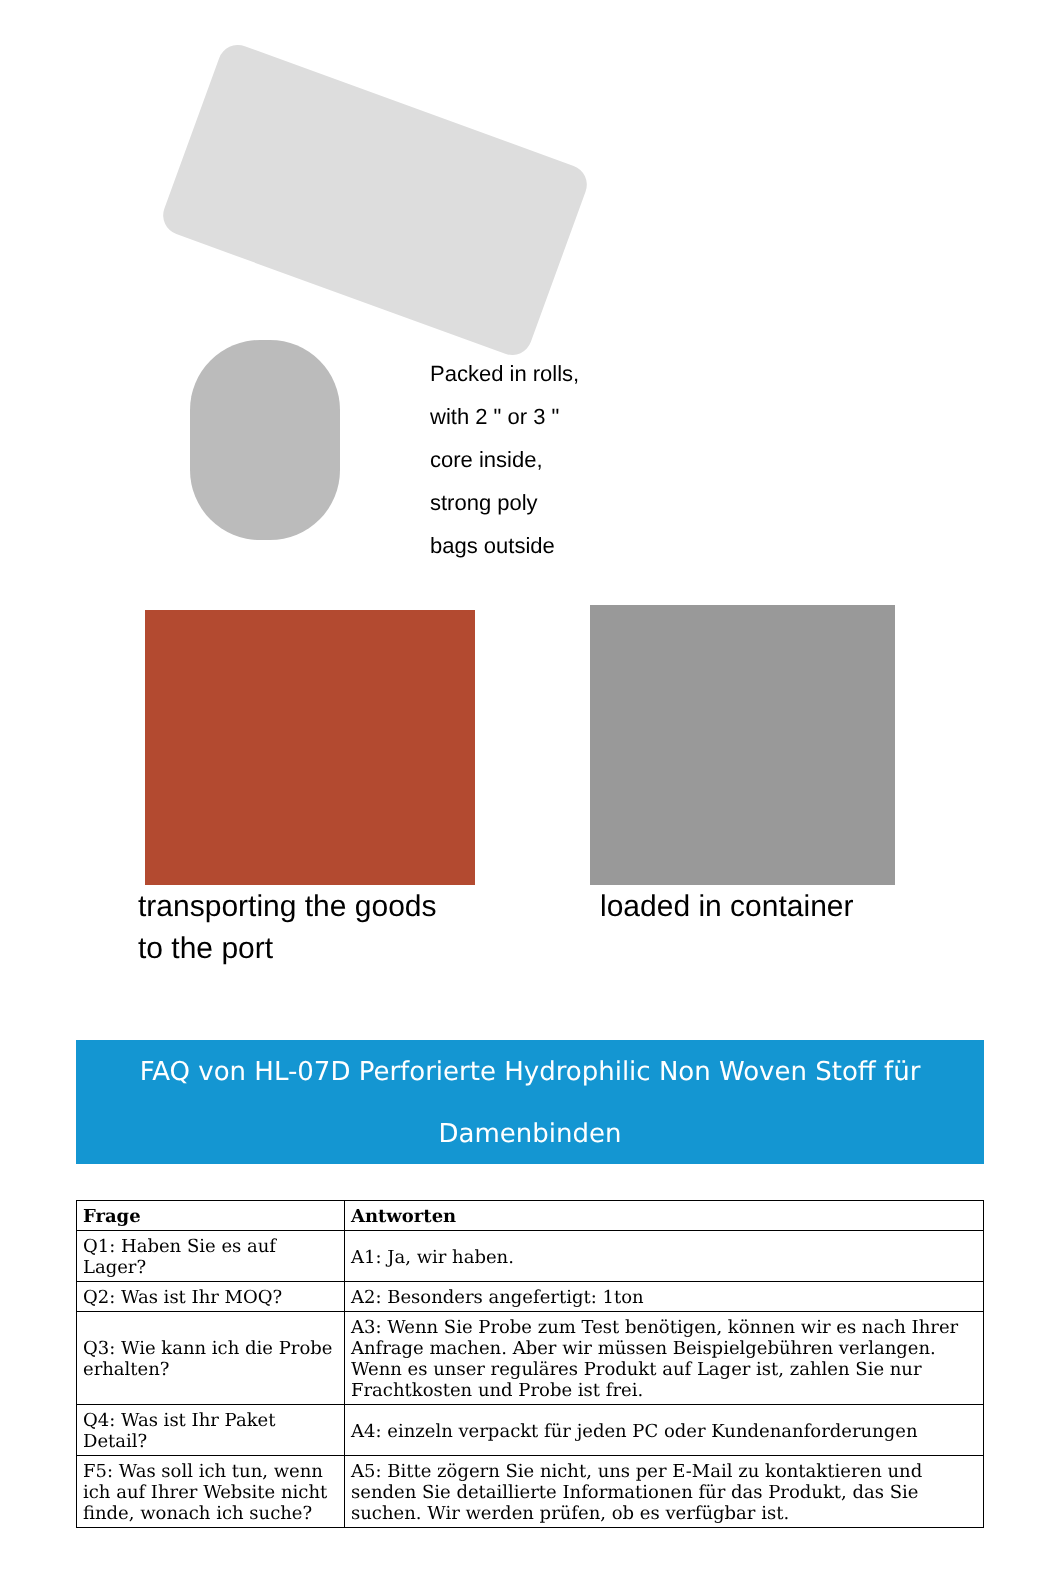Packed in rolls,
with 2 " or 3 "
core inside,
strong poly
bags outside
transporting the goods
to the port
loaded in container
FAQ von HL-07D Perforierte Hydrophilic Non Woven Stoff für Damenbinden
| Frage | Antworten |
| --- | --- |
| Q1: Haben Sie es auf Lager? | A1: Ja, wir haben. |
| Q2: Was ist Ihr MOQ? | A2: Besonders angefertigt: 1ton |
| Q3: Wie kann ich die Probe erhalten? | A3: Wenn Sie Probe zum Test benötigen, können wir es nach Ihrer Anfrage machen. Aber wir müssen Beispielgebühren verlangen. Wenn es unser reguläres Produkt auf Lager ist, zahlen Sie nur Frachtkosten und Probe ist frei. |
| Q4: Was ist Ihr Paket Detail? | A4: einzeln verpackt für jeden PC oder Kundenanforderungen |
| F5: Was soll ich tun, wenn ich auf Ihrer Website nicht finde, wonach ich suche? | A5: Bitte zögern Sie nicht, uns per E-Mail zu kontaktieren und senden Sie detaillierte Informationen für das Produkt, das Sie suchen. Wir werden prüfen, ob es verfügbar ist. |